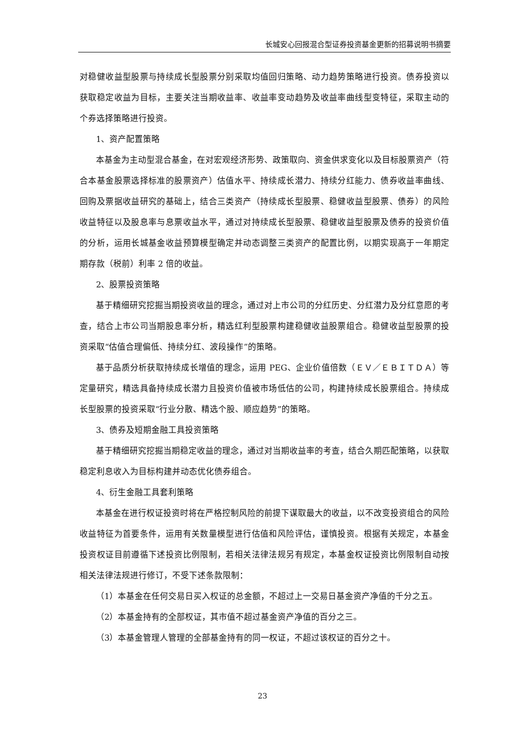长城安心回报混合型证券投资基金更新的招募说明书摘要
对稳健收益型股票与持续成长型股票分别采取均值回归策略、动力趋势策略进行投资。债券投资以获取稳定收益为目标，主要关注当期收益率、收益率变动趋势及收益率曲线型变特征，采取主动的个券选择策略进行投资。
1、资产配置策略
本基金为主动型混合基金，在对宏观经济形势、政策取向、资金供求变化以及目标股票资产（符合本基金股票选择标准的股票资产）估值水平、持续成长潜力、持续分红能力、债券收益率曲线、回购及票据收益研究的基础上，结合三类资产（持续成长型股票、稳健收益型股票、债券）的风险收益特征以及股息率与息票收益水平，通过对持续成长型股票、稳健收益型股票及债券的投资价值的分析，运用长城基金收益预算模型确定并动态调整三类资产的配置比例，以期实现高于一年期定期存款（税前）利率 2 倍的收益。
2、股票投资策略
基于精细研究挖掘当期投资收益的理念，通过对上市公司的分红历史、分红潜力及分红意愿的考查，结合上市公司当期股息率分析，精选红利型股票构建稳健收益股票组合。稳健收益型股票的投资采取“估值合理偏低、持续分红、波段操作”的策略。
基于品质分析获取持续成长增值的理念，运用 PEG、企业价值倍数（ＥＶ／ＥＢＩＴＤＡ）等定量研究，精选具备持续成长潜力且投资价值被市场低估的公司，构建持续成长股票组合。持续成长型股票的投资采取“行业分散、精选个股、顺应趋势”的策略。
3、债券及短期金融工具投资策略
基于精细研究挖掘当期稳定收益的理念，通过对当期收益率的考查，结合久期匹配策略，以获取稳定利息收入为目标构建并动态优化债券组合。
4、衍生金融工具套利策略
本基金在进行权证投资时将在严格控制风险的前提下谋取最大的收益，以不改变投资组合的风险收益特征为首要条件，运用有关数量模型进行估值和风险评估，谨慎投资。根据有关规定，本基金投资权证目前遵循下述投资比例限制，若相关法律法规另有规定，本基金权证投资比例限制自动按相关法律法规进行修订，不受下述条款限制：
（1）本基金在任何交易日买入权证的总金额，不超过上一交易日基金资产净值的千分之五。
（2）本基金持有的全部权证，其市值不超过基金资产净值的百分之三。
（3）本基金管理人管理的全部基金持有的同一权证，不超过该权证的百分之十。
23